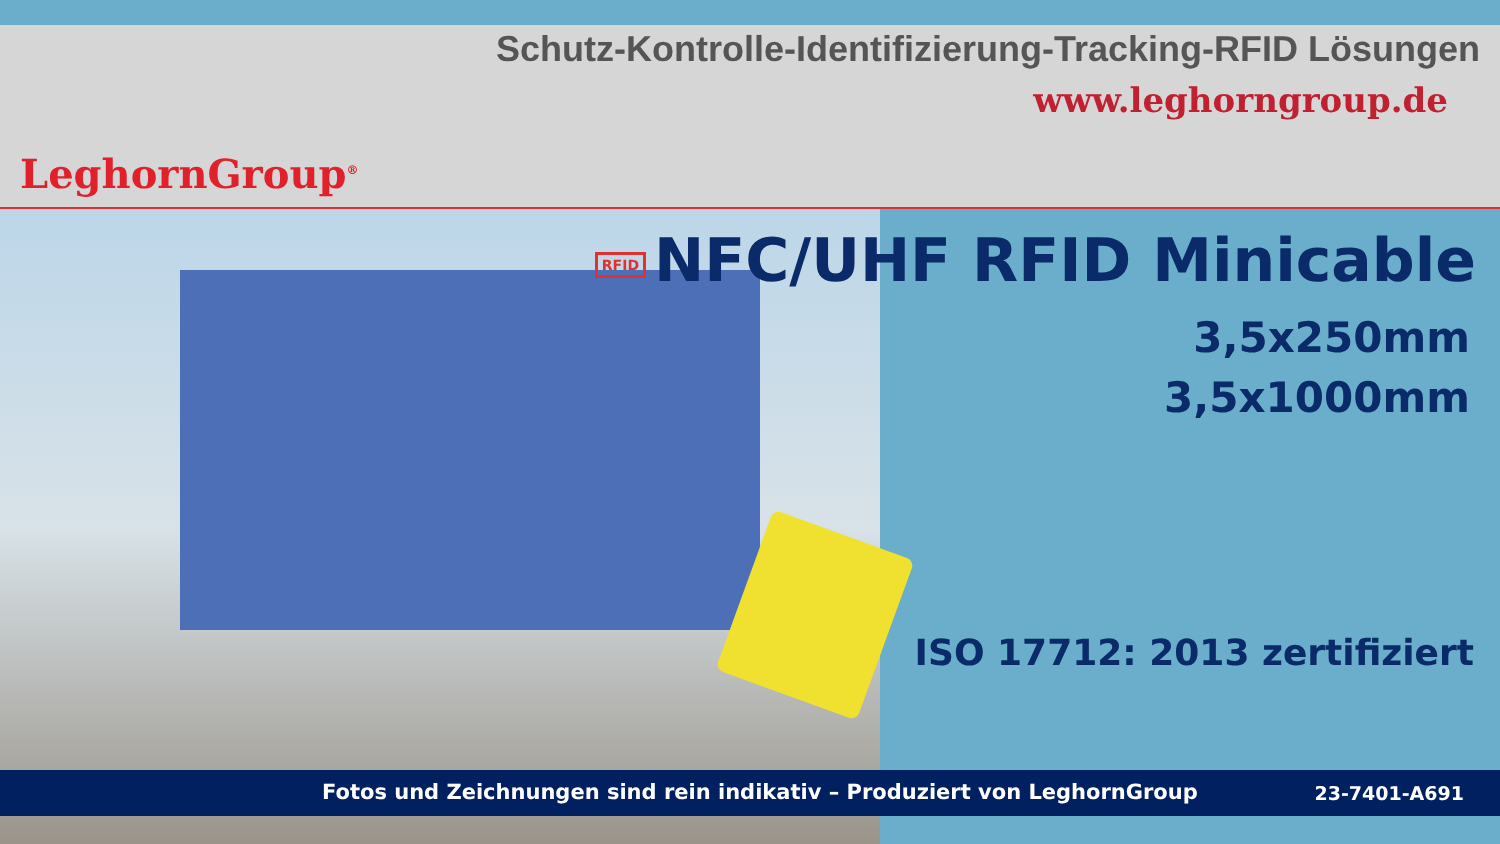LeghornGroup<sup>®</sup>
Schutz-Kontrolle-Identifizierung-Tracking-RFID Lösungen
www.leghorngroup.de
RFID NFC/UHF RFID Minicable
3,5x250mm
3,5x1000mm
ISO 17712: 2013 zertifiziert
Fotos und Zeichnungen sind rein indikativ – Produziert von LeghornGroup
23-7401-A691